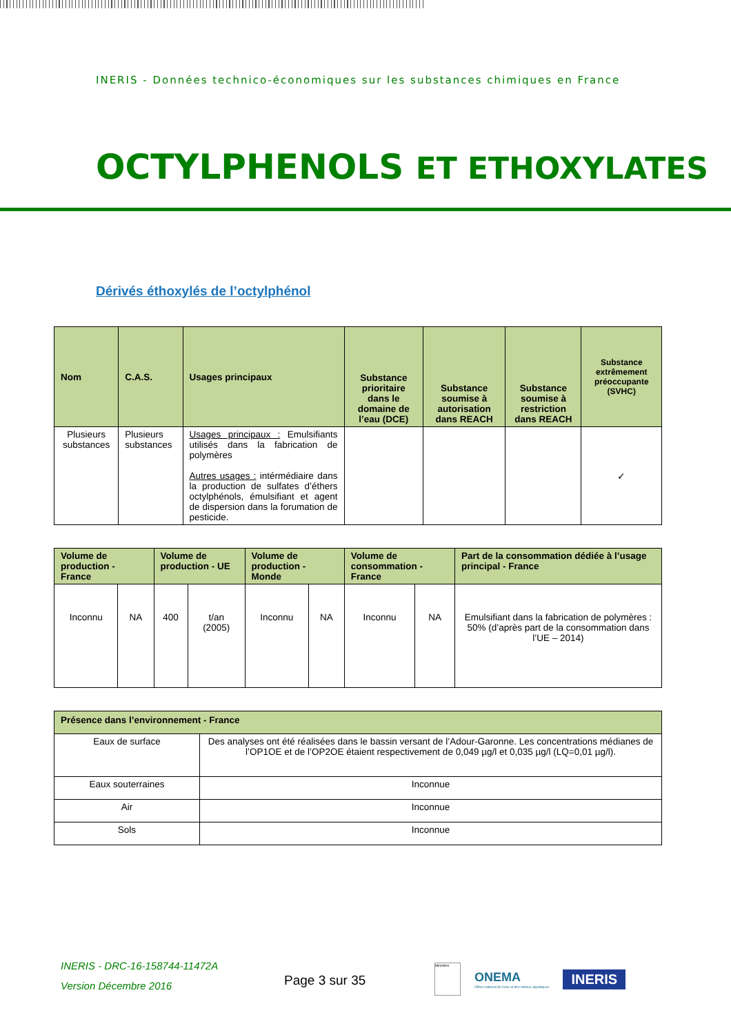INERIS - Données technico-économiques sur les substances chimiques en France
OCTYLPHENOLS ET ETHOXYLATES
Dérivés éthoxylés de l’octylphénol
| Nom | C.A.S. | Usages principaux | Substance prioritaire dans le domaine de l’eau (DCE) | Substance soumise à autorisation dans REACH | Substance soumise à restriction dans REACH | Substance extrêmement préoccupante (SVHC) |
| --- | --- | --- | --- | --- | --- | --- |
| Plusieurs substances | Plusieurs substances | Usages principaux : Emulsifiants utilisés dans la fabrication de polymères Autres usages : intérmédiaire dans la production de sulfates d’éthers octylphénols, émulsifiant et agent de dispersion dans la forumation de pesticide. | | | | ✓ |
| Volume de production - France | | Volume de production - UE | | Volume de production - Monde | | Volume de consommation - France | | Part de la consommation dédiée à l’usage principal - France |
| --- | --- | --- | --- | --- | --- | --- | --- | --- |
| Inconnu | NA | 400 | t/an (2005) | Inconnu | NA | Inconnu | NA | Emulsifiant dans la fabrication de polymères : 50% (d’après part de la consommation dans l’UE – 2014) |
| Présence dans l’environnement - France | |
| --- | --- |
| Eaux de surface | Des analyses ont été réalisées dans le bassin versant de l’Adour-Garonne. Les concentrations médianes de l’OP1OE et de l’OP2OE étaient respectivement de 0,049 µg/l et 0,035 µg/l (LQ=0,01 µg/l). |
| Eaux souterraines | Inconnue |
| Air | Inconnue |
| Sols | Inconnue |
INERIS - DRC-16-158744-11472A
Version Décembre 2016
Page 3 sur 35
Ministère
ONEMA
Office national de l'eau et des milieux aquatiques
INERIS